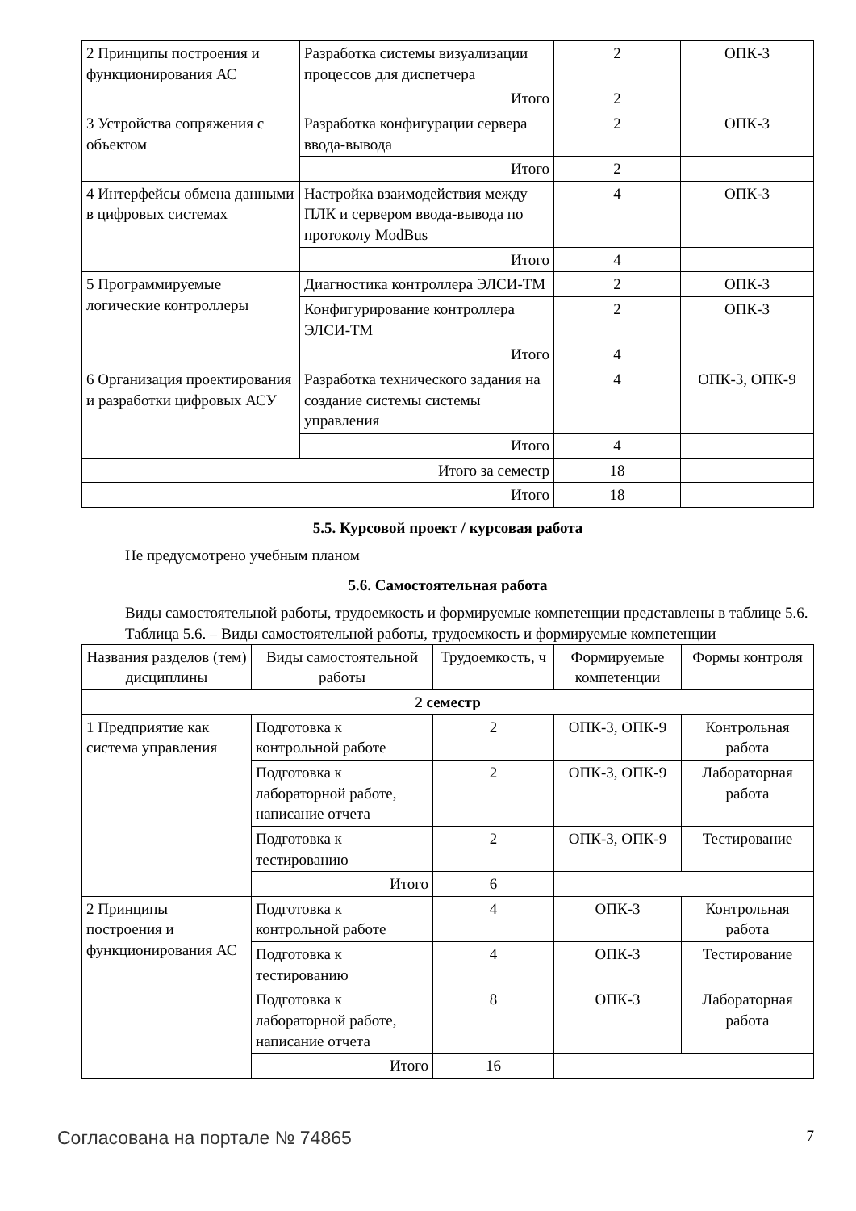| 2 Принципы построения и функционирования АС | Разработка системы визуализации процессов для диспетчера | 2 | ОПК-3 |
| | Итого | 2 | |
| 3 Устройства сопряжения с объектом | Разработка конфигурации сервера ввода-вывода | 2 | ОПК-3 |
| | Итого | 2 | |
| 4 Интерфейсы обмена данными в цифровых системах | Настройка взаимодействия между ПЛК и сервером ввода-вывода по протоколу ModBus | 4 | ОПК-3 |
| | Итого | 4 | |
| 5 Программируемые логические контроллеры | Диагностика контроллера ЭЛСИ-ТМ | 2 | ОПК-3 |
| | Конфигурирование контроллера ЭЛСИ-ТМ | 2 | ОПК-3 |
| | Итого | 4 | |
| 6 Организация проектирования и разработки цифровых АСУ | Разработка технического задания на создание системы системы управления | 4 | ОПК-3, ОПК-9 |
| | Итого | 4 | |
| Итого за семестр | | 18 | |
| Итого | | 18 | |
5.5. Курсовой проект / курсовая работа
Не предусмотрено учебным планом
5.6. Самостоятельная работа
Виды самостоятельной работы, трудоемкость и формируемые компетенции представлены в таблице 5.6.
Таблица 5.6. – Виды самостоятельной работы, трудоемкость и формируемые компетенции
| Названия разделов (тем) дисциплины | Виды самостоятельной работы | Трудоемкость, ч | Формируемые компетенции | Формы контроля |
| --- | --- | --- | --- | --- |
| 2 семестр | | | | |
| 1 Предприятие как система управления | Подготовка к контрольной работе | 2 | ОПК-3, ОПК-9 | Контрольная работа |
| | Подготовка к лабораторной работе, написание отчета | 2 | ОПК-3, ОПК-9 | Лабораторная работа |
| | Подготовка к тестированию | 2 | ОПК-3, ОПК-9 | Тестирование |
| | Итого | 6 | | |
| 2 Принципы построения и функционирования АС | Подготовка к контрольной работе | 4 | ОПК-3 | Контрольная работа |
| | Подготовка к тестированию | 4 | ОПК-3 | Тестирование |
| | Подготовка к лабораторной работе, написание отчета | 8 | ОПК-3 | Лабораторная работа |
| | Итого | 16 | | |
Согласована на портале № 74865 7